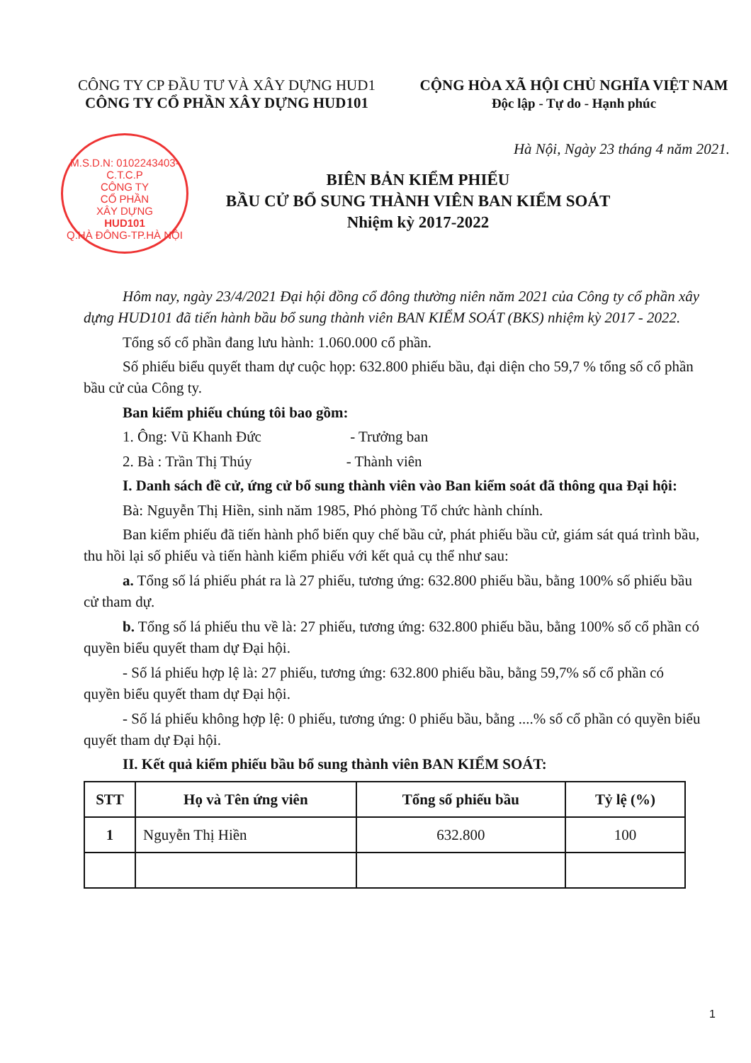CÔNG TY CP ĐẦU TƯ VÀ XÂY DỰNG HUD1
CÔNG TY CỔ PHẦN XÂY DỰNG HUD101
CỘNG HÒA XÃ HỘI CHỦ NGHĨA VIỆT NAM
Độc lập - Tự do - Hạnh phúc
M.S.D.N: 0102243403-C.T.C.P
CÔNG TY
CỔ PHẦN
XÂY DỰNG
HUD101
Q.HÀ ĐÔNG-TP.HÀ NỘI
Hà Nội, Ngày 23 tháng 4 năm 2021.
BIÊN BẢN KIỂM PHIẾU
BẦU CỬ BỔ SUNG THÀNH VIÊN BAN KIỂM SOÁT
Nhiệm kỳ 2017-2022
Hôm nay, ngày 23/4/2021 Đại hội đồng cổ đông thường niên năm 2021 của Công ty cổ phần xây dựng HUD101 đã tiến hành bầu bổ sung thành viên BAN KIỂM SOÁT (BKS) nhiệm kỳ 2017 - 2022.
Tổng số cổ phần đang lưu hành: 1.060.000 cổ phần.
Số phiếu biểu quyết tham dự cuộc họp: 632.800 phiếu bầu, đại diện cho 59,7 % tổng số cổ phần bầu cử của Công ty.
Ban kiểm phiếu chúng tôi bao gồm:
1. Ông: Vũ Khanh Đức - Trưởng ban
2. Bà : Trần Thị Thúy - Thành viên
I. Danh sách đề cử, ứng cử bổ sung thành viên vào Ban kiểm soát đã thông qua Đại hội:
Bà: Nguyễn Thị Hiền, sinh năm 1985, Phó phòng Tổ chức hành chính.
Ban kiểm phiếu đã tiến hành phổ biến quy chế bầu cử, phát phiếu bầu cử, giám sát quá trình bầu, thu hồi lại số phiếu và tiến hành kiểm phiếu với kết quả cụ thể như sau:
a. Tổng số lá phiếu phát ra là 27 phiếu, tương ứng: 632.800 phiếu bầu, bằng 100% số phiếu bầu cử tham dự.
b. Tổng số lá phiếu thu về là: 27 phiếu, tương ứng: 632.800 phiếu bầu, bằng 100% số cổ phần có quyền biểu quyết tham dự Đại hội.
- Số lá phiếu hợp lệ là: 27 phiếu, tương ứng: 632.800 phiếu bầu, bằng 59,7% số cổ phần có quyền biểu quyết tham dự Đại hội.
- Số lá phiếu không hợp lệ: 0 phiếu, tương ứng: 0 phiếu bầu, bằng ....% số cổ phần có quyền biểu quyết tham dự Đại hội.
II. Kết quả kiểm phiếu bầu bổ sung thành viên BAN KIỂM SOÁT:
| STT | Họ và Tên ứng viên | Tổng số phiếu bầu | Tỷ lệ (%) |
| --- | --- | --- | --- |
| 1 | Nguyễn Thị Hiền | 632.800 | 100 |
1